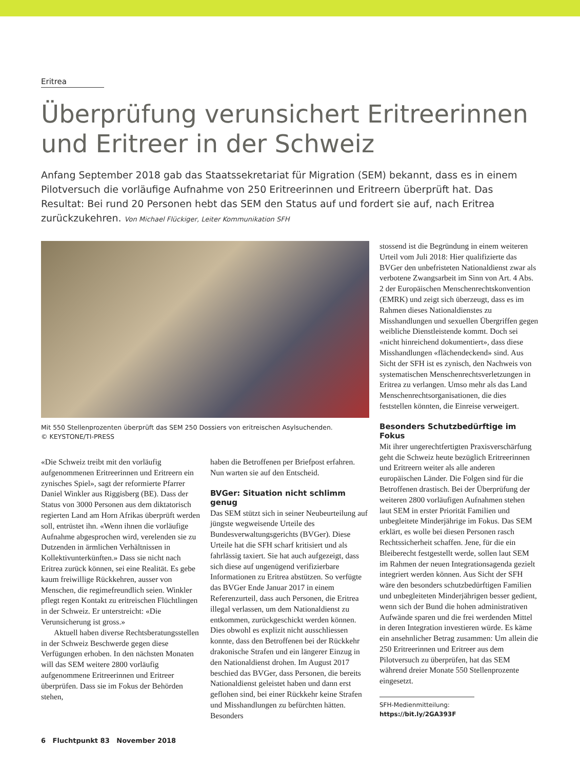Eritrea
Überprüfung verunsichert Eritreerinnen und Eritreer in der Schweiz
Anfang September 2018 gab das Staatssekretariat für Migration (SEM) bekannt, dass es in einem Pilotversuch die vorläufige Aufnahme von 250 Eritreerinnen und Eritreern überprüft hat. Das Resultat: Bei rund 20 Personen hebt das SEM den Status auf und fordert sie auf, nach Eritrea zurückzukehren. Von Michael Flückiger, Leiter Kommunikation SFH
Mit 550 Stellenprozenten überprüft das SEM 250 Dossiers von eritreischen Asylsuchenden.
© KEYSTONE/TI-PRESS
«Die Schweiz treibt mit den vorläufig aufgenommenen Eritreerinnen und Eritreern ein zynisches Spiel», sagt der reformierte Pfarrer Daniel Winkler aus Riggisberg (BE). Dass der Status von 3000 Personen aus dem diktatorisch regierten Land am Horn Afrikas überprüft werden soll, entrüstet ihn. «Wenn ihnen die vorläufige Aufnahme abgesprochen wird, verelenden sie zu Dutzenden in ärmlichen Verhältnissen in Kollektivunterkünften.» Dass sie nicht nach Eritrea zurück können, sei eine Realität. Es gebe kaum freiwillige Rückkehren, ausser von Menschen, die regimefreundlich seien. Winkler pflegt regen Kontakt zu eritreischen Flüchtlingen in der Schweiz. Er unterstreicht: «Die Verunsicherung ist gross.»
Aktuell haben diverse Rechtsberatungsstellen in der Schweiz Beschwerde gegen diese Verfügungen erhoben. In den nächsten Monaten will das SEM weitere 2800 vorläufig aufgenommene Eritreerinnen und Eritreer überprüfen. Dass sie im Fokus der Behörden stehen,
haben die Betroffenen per Briefpost erfahren. Nun warten sie auf den Entscheid.
BVGer: Situation nicht schlimm genug
Das SEM stützt sich in seiner Neubeurteilung auf jüngste wegweisende Urteile des Bundesverwaltungsgerichts (BVGer). Diese Urteile hat die SFH scharf kritisiert und als fahrlässig taxiert. Sie hat auch aufgezeigt, dass sich diese auf ungenügend verifizierbare Informationen zu Eritrea abstützen. So verfügte das BVGer Ende Januar 2017 in einem Referenzurteil, dass auch Personen, die Eritrea illegal verlassen, um dem Nationaldienst zu entkommen, zurückgeschickt werden können. Dies obwohl es explizit nicht ausschliessen konnte, dass den Betroffenen bei der Rückkehr drakonische Strafen und ein längerer Einzug in den Nationaldienst drohen. Im August 2017 beschied das BVGer, dass Personen, die bereits Nationaldienst geleistet haben und dann erst geflohen sind, bei einer Rückkehr keine Strafen und Misshandlungen zu befürchten hätten. Besonders
stossend ist die Begründung in einem weiteren Urteil vom Juli 2018: Hier qualifizierte das BVGer den unbefristeten Nationaldienst zwar als verbotene Zwangsarbeit im Sinn von Art. 4 Abs. 2 der Europäischen Menschenrechtskonvention (EMRK) und zeigt sich überzeugt, dass es im Rahmen dieses Nationaldienstes zu Misshandlungen und sexuellen Übergriffen gegen weibliche Dienstleistende kommt. Doch sei «nicht hinreichend dokumentiert», dass diese Misshandlungen «flächendeckend» sind. Aus Sicht der SFH ist es zynisch, den Nachweis von systematischen Menschenrechtsverletzungen in Eritrea zu verlangen. Umso mehr als das Land Menschenrechtsorganisationen, die dies feststellen könnten, die Einreise verweigert.
Besonders Schutzbedürftige im Fokus
Mit ihrer ungerechtfertigten Praxisverschärfung geht die Schweiz heute bezüglich Eritreerinnen und Eritreern weiter als alle anderen europäischen Länder. Die Folgen sind für die Betroffenen drastisch. Bei der Überprüfung der weiteren 2800 vorläufigen Aufnahmen stehen laut SEM in erster Priorität Familien und unbegleitete Minderjährige im Fokus. Das SEM erklärt, es wolle bei diesen Personen rasch Rechtssicherheit schaffen. Jene, für die ein Bleiberecht festgestellt werde, sollen laut SEM im Rahmen der neuen Integrationsagenda gezielt integriert werden können. Aus Sicht der SFH wäre den besonders schutzbedürftigen Familien und unbegleiteten Minderjährigen besser gedient, wenn sich der Bund die hohen administrativen Aufwände sparen und die frei werdenden Mittel in deren Integration investieren würde. Es käme ein ansehnlicher Betrag zusammen: Um allein die 250 Eritreerinnen und Eritreer aus dem Pilotversuch zu überprüfen, hat das SEM während dreier Monate 550 Stellenprozente eingesetzt.
SFH-Medienmitteilung:
https://bit.ly/2GA393F
6 Fluchtpunkt 83 November 2018